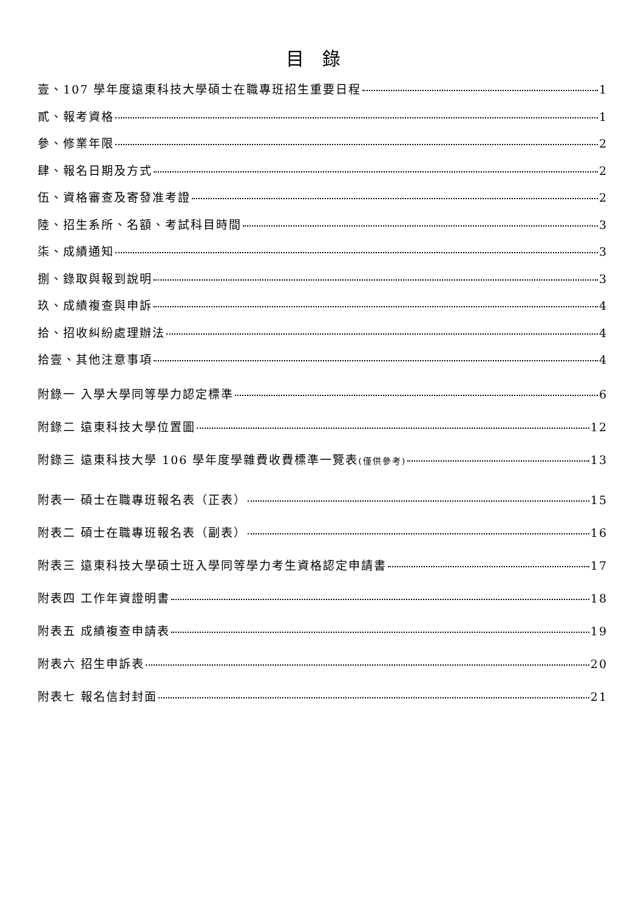目錄
壹、107 學年度遠東科技大學碩士在職專班招生重要日程 1
貳、報考資格 1
參、修業年限 2
肆、報名日期及方式 2
伍、資格審查及寄發准考證 2
陸、招生系所、名額、考試科目時間 3
柒、成績通知 3
捌、錄取與報到說明 3
玖、成績複查與申訴 4
拾、招收糾紛處理辦法 4
拾壹、其他注意事項 4
附錄一 入學大學同等學力認定標準 6
附錄二 遠東科技大學位置圖 12
附錄三 遠東科技大學 106 學年度學雜費收費標準一覽表 (僅供參考) 13
附表一 碩士在職專班報名表（正表） 15
附表二 碩士在職專班報名表（副表） 16
附表三 遠東科技大學碩士班入學同等學力考生資格認定申請書 17
附表四 工作年資證明書 18
附表五 成績複查申請表 19
附表六 招生申訴表 20
附表七 報名信封封面 21